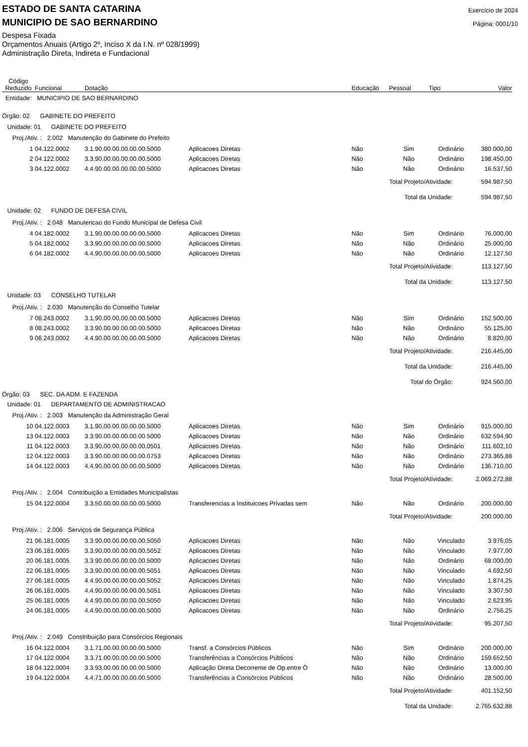ESTADO DE SANTA CATARINA
MUNICIPIO DE SAO BERNARDINO
Exercício de 2024
Página: 0001/10
Despesa Fixada
Orçamentos Anuais (Artigo 2º, Inciso X da I.N. nº 028/1999)
Administração Direta, Indireta e Fundacional
| Código Reduzido | Funcional | Dotação | | Educação | Pessoal | Tipo | Valor |
| --- | --- | --- | --- | --- | --- | --- | --- |
| Entidade: MUNICIPIO DE SAO BERNARDINO | | | | | | | |
| Órgão: 02 GABINETE DO PREFEITO | | | | | | | |
| Unidade: 01 GABINETE DO PREFEITO | | | | | | | |
| Proj./Ativ. : 2.002 Manutenção do Gabinete do Prefeito | | | | | | | |
| 1 | 04.122.0002 | 3.1.90.00.00.00.00.00.5000 | Aplicacoes Diretas | Não | Sim | Ordinário | 380.000,00 |
| 2 | 04.122.0002 | 3.3.90.00.00.00.00.00.5000 | Aplicacoes Diretas | Não | Não | Ordinário | 198.450,00 |
| 3 | 04.122.0002 | 4.4.90.00.00.00.00.00.5000 | Aplicacoes Diretas | Não | Não | Ordinário | 16.537,50 |
| Total Projeto/Atividade: | | | | | | | 594.987,50 |
| Total da Unidade: | | | | | | | 594.987,50 |
| Unidade: 02 FUNDO DE DEFESA CIVIL | | | | | | | |
| Proj./Ativ. : 2.048 Manutencao do Fundo Municipal de Defesa Civil | | | | | | | |
| 4 | 04.182.0002 | 3.1.90.00.00.00.00.00.5000 | Aplicacoes Diretas | Não | Sim | Ordinário | 76.000,00 |
| 5 | 04.182.0002 | 3.3.90.00.00.00.00.00.5000 | Aplicacoes Diretas | Não | Não | Ordinário | 25.000,00 |
| 6 | 04.182.0002 | 4.4.90.00.00.00.00.00.5000 | Aplicacoes Diretas | Não | Não | Ordinário | 12.127,50 |
| Total Projeto/Atividade: | | | | | | | 113.127,50 |
| Total da Unidade: | | | | | | | 113.127,50 |
| Unidade: 03 CONSELHO TUTELAR | | | | | | | |
| Proj./Ativ. : 2.030 Manutenção do Conselho Tutelar | | | | | | | |
| 7 | 08.243.0002 | 3.1.90.00.00.00.00.00.5000 | Aplicacoes Diretas | Não | Sim | Ordinário | 152.500,00 |
| 8 | 08.243.0002 | 3.3.90.00.00.00.00.00.5000 | Aplicacoes Diretas | Não | Não | Ordinário | 55.125,00 |
| 9 | 08.243.0002 | 4.4.90.00.00.00.00.00.5000 | Aplicacoes Diretas | Não | Não | Ordinário | 8.820,00 |
| Total Projeto/Atividade: | | | | | | | 216.445,00 |
| Total da Unidade: | | | | | | | 216.445,00 |
| Total do Órgão: | | | | | | | 924.560,00 |
| Órgão: 03 SEC. DA ADM. E FAZENDA | | | | | | | |
| Unidade: 01 DEPARTAMENTO DE ADMINISTRACAO | | | | | | | |
| Proj./Ativ. : 2.003 Manutenção da Administração Geral | | | | | | | |
| 10 | 04.122.0003 | 3.1.90.00.00.00.00.00.5000 | Aplicacoes Diretas | Não | Sim | Ordinário | 915.000,00 |
| 13 | 04.122.0003 | 3.3.90.00.00.00.00.00.5000 | Aplicacoes Diretas | Não | Não | Ordinário | 632.594,90 |
| 11 | 04.122.0003 | 3.3.90.00.00.00.00.00.0501 | Aplicacoes Diretas | Não | Não | Ordinário | 111.602,10 |
| 12 | 04.122.0003 | 3.3.90.00.00.00.00.00.0753 | Aplicacoes Diretas | Não | Não | Ordinário | 273.365,88 |
| 14 | 04.122.0003 | 4.4.90.00.00.00.00.00.5000 | Aplicacoes Diretas | Não | Não | Ordinário | 136.710,00 |
| Total Projeto/Atividade: | | | | | | | 2.069.272,88 |
| Proj./Ativ. : 2.004 Contribuição a Entidades Municipalistas | | | | | | | |
| 15 | 04.122.0004 | 3.3.50.00.00.00.00.00.5000 | Transferencias a Instituicoes Privadas sem | Não | Não | Ordinário | 200.000,00 |
| Total Projeto/Atividade: | | | | | | | 200.000,00 |
| Proj./Ativ. : 2.006 Serviços de Segurança Pública | | | | | | | |
| 21 | 06.181.0005 | 3.3.90.00.00.00.00.00.5050 | Aplicacoes Diretas | Não | Não | Vinculado | 3.976,05 |
| 23 | 06.181.0005 | 3.3.90.00.00.00.00.00.5052 | Aplicacoes Diretas | Não | Não | Vinculado | 7.977,00 |
| 20 | 06.181.0005 | 3.3.90.00.00.00.00.00.5000 | Aplicacoes Diretas | Não | Não | Ordinário | 68.000,00 |
| 22 | 06.181.0005 | 3.3.90.00.00.00.00.00.5051 | Aplicacoes Diretas | Não | Não | Vinculado | 4.692,50 |
| 27 | 06.181.0005 | 4.4.90.00.00.00.00.00.5052 | Aplicacoes Diretas | Não | Não | Vinculado | 1.874,25 |
| 26 | 06.181.0005 | 4.4.90.00.00.00.00.00.5051 | Aplicacoes Diretas | Não | Não | Vinculado | 3.307,50 |
| 25 | 06.181.0005 | 4.4.90.00.00.00.00.00.5050 | Aplicacoes Diretas | Não | Não | Vinculado | 2.623,95 |
| 24 | 06.181.0005 | 4.4.90.00.00.00.00.00.5000 | Aplicacoes Diretas | Não | Não | Ordinário | 2.756,25 |
| Total Projeto/Atividade: | | | | | | | 95.207,50 |
| Proj./Ativ. : 2.049 Constribuição para Consórcios Regionais | | | | | | | |
| 16 | 04.122.0004 | 3.1.71.00.00.00.00.00.5000 | Transf. a Consórcios Públicos | Não | Sim | Ordinário | 200.000,00 |
| 17 | 04.122.0004 | 3.3.71.00.00.00.00.00.5000 | Transferências a Consórcios Públicos | Não | Não | Ordinário | 159.652,50 |
| 18 | 04.122.0004 | 3.3.93.00.00.00.00.00.5000 | Aplicação Direta Decorrente de Op.entre Ó | Não | Não | Ordinário | 13.000,00 |
| 19 | 04.122.0004 | 4.4.71.00.00.00.00.00.5000 | Transferências a Consórcios Públicos | Não | Não | Ordinário | 28.500,00 |
| Total Projeto/Atividade: | | | | | | | 401.152,50 |
| Total da Unidade: | | | | | | | 2.765.632,88 |